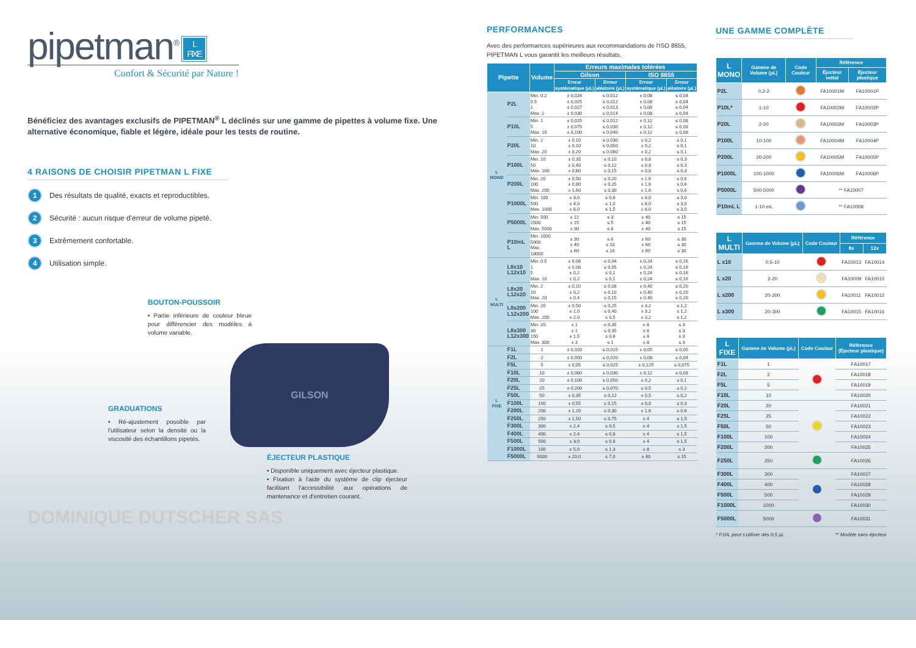pipetman<sup>®</sup> L
FIXE
Confort & Sécurité par Nature !
Bénéficiez des avantages exclusifs de PIPETMAN<sup>®</sup> L déclinés sur une gamme de pipettes à volume fixe. Une alternative économique, fiable et légère, idéale pour les tests de routine.
4 RAISONS DE CHOISIR PIPETMAN L FIXE
1 Des résultats de qualité, exacts et reproductibles.
2 Sécurité : aucun risque d'erreur de volume pipeté.
3 Extrêmement confortable.
4 Utilisation simple.
BOUTON-POUSSOIR
• Partie inférieure de couleur bleue pour différencier des modèles à volume variable.
GRADUATIONS
• Ré-ajustement possible par l'utilisateur selon la densité ou la viscosité des échantillons pipetés.
GILSON
ÉJECTEUR PLASTIQUE
• Disponible uniquement avec éjecteur plastique.
• Fixation à l'aide du système de clip éjecteur facilitant l'accessibilité aux opérations de mantenance et d'entretien courant.
DOMINIQUE DUTSCHER SAS
PERFORMANCES
Avec des performances supérieures aux recommandations de l'ISO 8655, PIPETMAN L vous garantit les meilleurs résultats.
| Pipette | | Volume | Erreurs maximales tolérées | | | |
| --- | --- | --- | --- | --- | --- | --- |
| | | | Gilson | | ISO 8655 | |
| | | | Erreur systématique (µL) | Erreur aléatoire (µL) | Erreur systématique (µL) | Erreur aléatoire (µL) |
| L MONO | P2L | Min. 0.2 0.5 1 Max. 2 | ± 0,024 ± 0,025 ± 0,027 ± 0,030 | ≤ 0,012 ≤ 0,012 ≤ 0,013 ≤ 0,014 | ± 0,08 ± 0,08 ± 0,08 ± 0,08 | ≤ 0,04 ≤ 0,04 ≤ 0,04 ≤ 0,04 |
| | P10L | Min. 1 5 Max. 10 | ± 0,025 ± 0,075 ± 0,100 | ≤ 0,012 ≤ 0,030 ≤ 0,040 | ± 0,12 ± 0,12 ± 0,12 | ≤ 0,08 ≤ 0,08 ≤ 0,08 |
| | P20L | Min. 2 10 Max. 20 | ± 0,10 ± 0,10 ± 0,20 | ≤ 0,030 ≤ 0,050 ≤ 0,060 | ± 0,2 ± 0,2 ± 0,2 | ≤ 0,1 ≤ 0,1 ≤ 0,1 |
| | P100L | Min. 10 50 Max. 100 | ± 0,35 ± 0,40 ± 0,80 | ≤ 0,10 ≤ 0,12 ≤ 0,15 | ± 0,8 ± 0,8 ± 0,8 | ≤ 0,3 ≤ 0,3 ≤ 0,3 |
| | P200L | Min. 20 100 Max. 200 | ± 0,50 ± 0,80 ± 1,60 | ≤ 0,20 ≤ 0,25 ≤ 0,30 | ± 1,6 ± 1,6 ± 1,6 | ≤ 0,6 ≤ 0,6 ≤ 0,6 |
| | P1000L | Min. 100 500 Max. 1000 | ± 3,0 ± 4,0 ± 8,0 | ≤ 0,6 ≤ 1,0 ≤ 1,5 | ± 8,0 ± 8,0 ± 8,0 | ≤ 3,0 ≤ 3,0 ≤ 3,0 |
| | P5000L | Min. 500 2500 Max. 5000 | ± 12 ± 15 ± 30 | ≤ 3 ≤ 5 ≤ 8 | ± 40 ± 40 ± 40 | ≤ 15 ≤ 15 ≤ 15 |
| | P10mL L | Min. 1000 5000 Max. 10000 | ± 30 ± 40 ± 60 | ≤ 6 ≤ 10 ≤ 16 | ± 60 ± 60 ± 60 | ≤ 30 ≤ 30 ≤ 30 |
| L MULTI | L8x10 L12x10 | Min. 0.5 1 5 Max. 10 | ± 0,08 ± 0,08 ± 0,2 ± 0,2 | ≤ 0,04 ≤ 0,05 ≤ 0,1 ≤ 0,1 | ± 0,24 ± 0,24 ± 0,24 ± 0,24 | ≤ 0,16 ≤ 0,16 ≤ 0,16 ≤ 0,16 |
| | L8x20 L12x20 | Min. 2 10 Max. 20 | ± 0,10 ± 0,2 ± 0,4 | ≤ 0,08 ≤ 0,10 ≤ 0,15 | ± 0,40 ± 0,40 ± 0,40 | ≤ 0,20 ≤ 0,20 ≤ 0,20 |
| | L8x200 L12x200 | Min. 20 100 Max. 200 | ± 0,50 ± 1,0 ± 2,0 | ≤ 0,25 ≤ 0,40 ≤ 0,5 | ± 3,2 ± 3,2 ± 3,2 | ≤ 1,2 ≤ 1,2 ≤ 1,2 |
| | L8x300 L12x300 | Min. 20 30 150 Max. 300 | ± 1 ± 1 ± 1,5 ± 3 | ≤ 0,35 ≤ 0,35 ≤ 0,6 ≤ 1 | ± 8 ± 8 ± 8 ± 8 | ≤ 3 ≤ 3 ≤ 3 ≤ 3 |
| L FIXE | F1L | 1 | ± 0,020 | ≤ 0,015 | ± 0,05 | ≤ 0,05 |
| | F2L | 2 | ± 0,050 | ≤ 0,020 | ± 0,08 | ≤ 0,04 |
| | F5L | 5 | ± 0,05 | ≤ 0,025 | ± 0,125 | ≤ 0,075 |
| | F10L | 10 | ± 0,060 | ≤ 0,030 | ± 0,12 | ≤ 0,08 |
| | F20L | 20 | ± 0,100 | ≤ 0,050 | ± 0,2 | ≤ 0,1 |
| | F25L | 25 | ± 0,200 | ≤ 0,070 | ± 0,5 | ≤ 0,2 |
| | F50L | 50 | ± 0,35 | ≤ 0,12 | ± 0,5 | ≤ 0,2 |
| | F100L | 100 | ± 0,55 | ≤ 0,15 | ± 0,8 | ≤ 0,3 |
| | F200L | 200 | ± 1,20 | ≤ 0,30 | ± 1,6 | ≤ 0,6 |
| | F250L | 250 | ± 1,50 | ≤ 0,75 | ± 4 | ≤ 1,5 |
| | F300L | 300 | ± 2,4 | ≤ 0,5 | ± 4 | ≤ 1,5 |
| | F400L | 400 | ± 2,4 | ≤ 0,8 | ± 4 | ≤ 1,5 |
| | F500L | 500 | ± 3,0 | ≤ 0,8 | ± 4 | ≤ 1,5 |
| | F1000L | 100 | ± 5,0 | ≤ 1,3 | ± 8 | ≤ 3 |
| | F5000L | 5000 | ± 20,0 | ≤ 7,0 | ± 40 | ≤ 15 |
UNE GAMME COMPLÈTE
| L MONO | Gamme de Volume (µL) | Code Couleur | Référence | |
| --- | --- | --- | --- | --- |
| | | | Éjecteur métal | Éjecteur plastique |
| P2L | 0,2-2 | | FA10001M | FA10001P |
| P10L* | 1-10 | | FA10002M | FA10002P |
| P20L | 2-20 | | FA10003M | FA10003P |
| P100L | 10-100 | | FA10004M | FA10004P |
| P200L | 20-200 | | FA10005M | FA10005P |
| P1000L | 100-1000 | | FA10006M | FA10006P |
| P5000L | 500-5000 | | ** FA10007 | |
| P10mL L | 1-10 mL | | ** FA10008 | |
| L MULTI | Gamme de Volume (µL) | Code Couleur | Référence | |
| --- | --- | --- | --- | --- |
| | | | 8x | 12x |
| L x10 | 0,5-10 | | FA10013 | FA10014 |
| L x20 | 2-20 | | FA10009 | FA10010 |
| L x200 | 20-200 | | FA10011 | FA10012 |
| L x300 | 20-300 | | FA10015 | FA10016 |
| L FIXE | Gamme de Volume (µL) | Code Couleur | Référence (Éjecteur plastique) |
| --- | --- | --- | --- |
| F1L | 1 | | FA10017 |
| F2L | 2 | | FA10018 |
| F5L | 5 | | FA10019 |
| F10L | 10 | | FA10020 |
| F20L | 20 | | FA10021 |
| F25L | 25 | | FA10022 |
| F50L | 50 | | FA10023 |
| F100L | 100 | | FA10024 |
| F200L | 200 | | FA10025 |
| F250L | 250 | | FA10026 |
| F300L | 300 | | FA10027 |
| F400L | 400 | | FA10028 |
| F500L | 500 | | FA10029 |
| F1000L | 1000 | | FA10030 |
| F5000L | 5000 | | FA10031 |
* P10L peut s'utiliser dès 0,5 µL ** Modèle sans éjecteur